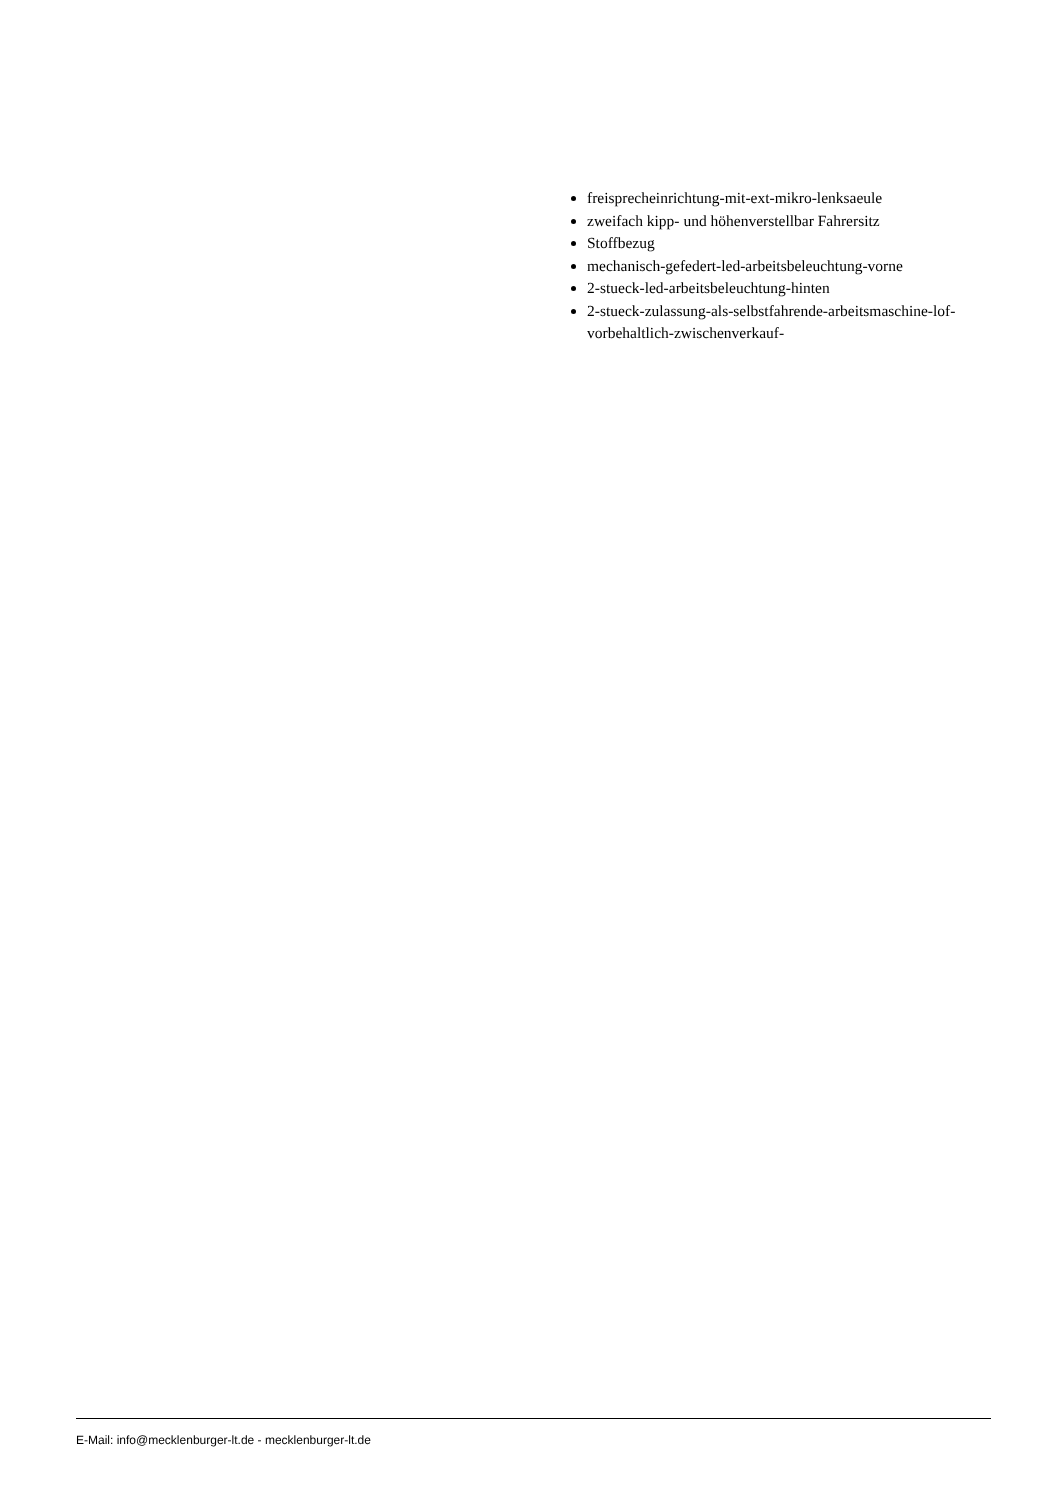freisprecheinrichtung-mit-ext-mikro-lenksaeule
zweifach kipp- und höhenverstellbar Fahrersitz
Stoffbezug
mechanisch-gefedert-led-arbeitsbeleuchtung-vorne
2-stueck-led-arbeitsbeleuchtung-hinten
2-stueck-zulassung-als-selbstfahrende-arbeitsmaschine-lof-vorbehaltlich-zwischenverkauf-
E-Mail: info@mecklenburger-lt.de - mecklenburger-lt.de